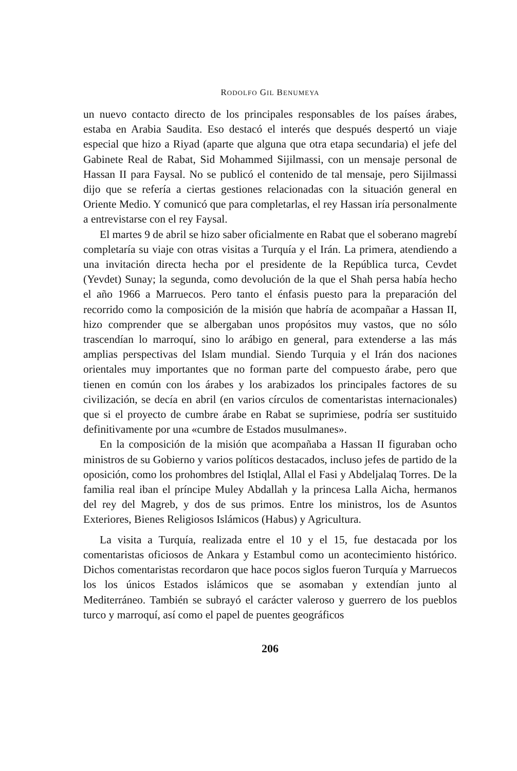RODOLFO GIL BENUMEYA
un nuevo contacto directo de los principales responsables de los países árabes, estaba en Arabia Saudita. Eso destacó el interés que después despertó un viaje especial que hizo a Riyad (aparte que alguna que otra etapa secundaria) el jefe del Gabinete Real de Rabat, Sid Mohammed Sijilmassi, con un mensaje personal de Hassan II para Faysal. No se publicó el contenido de tal mensaje, pero Sijilmassi dijo que se refería a ciertas gestiones relacionadas con la situación general en Oriente Medio. Y comunicó que para completarlas, el rey Hassan iría personalmente a entrevistarse con el rey Faysal.
El martes 9 de abril se hizo saber oficialmente en Rabat que el soberano magrebí completaría su viaje con otras visitas a Turquía y el Irán. La primera, atendiendo a una invitación directa hecha por el presidente de la República turca, Cevdet (Yevdet) Sunay; la segunda, como devolución de la que el Shah persa había hecho el año 1966 a Marruecos. Pero tanto el énfasis puesto para la preparación del recorrido como la composición de la misión que habría de acompañar a Hassan II, hizo comprender que se albergaban unos propósitos muy vastos, que no sólo trascendían lo marroquí, sino lo arábigo en general, para extenderse a las más amplias perspectivas del Islam mundial. Siendo Turquia y el Irán dos naciones orientales muy importantes que no forman parte del compuesto árabe, pero que tienen en común con los árabes y los arabizados los principales factores de su civilización, se decía en abril (en varios círculos de comentaristas internacionales) que si el proyecto de cumbre árabe en Rabat se suprimiese, podría ser sustituido definitivamente por una «cumbre de Estados musulmanes».
En la composición de la misión que acompañaba a Hassan II figuraban ocho ministros de su Gobierno y varios políticos destacados, incluso jefes de partido de la oposición, como los prohombres del Istiqlal, Allal el Fasi y Abdeljalaq Torres. De la familia real iban el príncipe Muley Abdallah y la princesa Lalla Aicha, hermanos del rey del Magreb, y dos de sus primos. Entre los ministros, los de Asuntos Exteriores, Bienes Religiosos Islámicos (Habus) y Agricultura.
La visita a Turquía, realizada entre el 10 y el 15, fue destacada por los comentaristas oficiosos de Ankara y Estambul como un acontecimiento histórico. Dichos comentaristas recordaron que hace pocos siglos fueron Turquía y Marruecos los los únicos Estados islámicos que se asomaban y extendían junto al Mediterráneo. También se subrayó el carácter valeroso y guerrero de los pueblos turco y marroquí, así como el papel de puentes geográficos
206